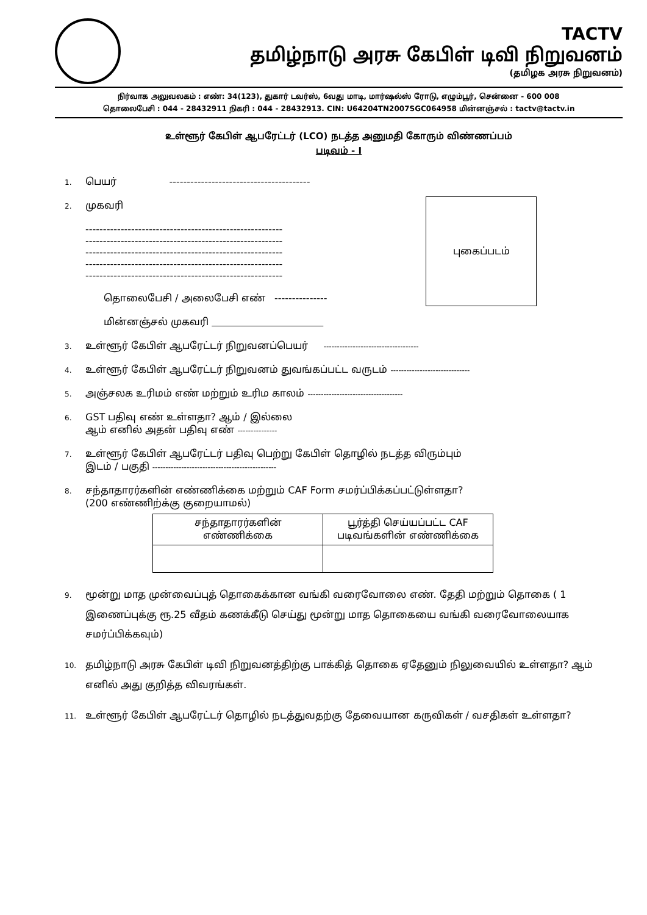TACTV
தமிழ்நாடு அரசு கேபிள் டிவி நிறுவனம்
(தமிழக அரசு நிறுவனம்)
நிர்வாக அலுவலகம் : எண்: 34(123), துகார் டவர்ஸ், 6வது மாடி, மார்ஷல்ஸ் ரோடு, எழும்பூர், சென்னை - 600 008
தொலைபேசி : 044 - 28432911 நிகரி : 044 - 28432913. CIN: U64204TN2007SGC064958 மின்னஞ்சல் : tactv@tactv.in
உள்ளூர் கேபிள் ஆபரேட்டர் (LCO) நடத்த அனுமதி கோரும் விண்ணப்பம்
படிவம் - I
புகைப்படம்
1. பெயர் ----------------------------------------
2. முகவரி
--------------------------------------------------------
--------------------------------------------------------
--------------------------------------------------------
--------------------------------------------------------
--------------------------------------------------------
தொலைபேசி / அலைபேசி எண் ---------------
மின்னஞ்சல் முகவரி
3. உள்ளூர் கேபிள் ஆபரேட்டர் நிறுவனப்பெயர் ------------------------------------
4. உள்ளூர் கேபிள் ஆபரேட்டர் நிறுவனம் துவங்கப்பட்ட வருடம் ------------------------------
5. அஞ்சலக உரிமம் எண் மற்றும் உரிம காலம் ------------------------------------
6. GST பதிவு எண் உள்ளதா? ஆம் / இல்லை
ஆம் எனில் அதன் பதிவு எண் ---------------
7. உள்ளூர் கேபிள் ஆபரேட்டர் பதிவு பெற்று கேபிள் தொழில் நடத்த விரும்பும்
இடம் / பகுதி -----------------------------------------------
8. சந்தாதாரர்களின் எண்ணிக்கை மற்றும் CAF Form சமர்ப்பிக்கப்பட்டுள்ளதா?
(200 எண்ணிற்க்கு குறையாமல்)
| சந்தாதாரர்களின் எண்ணிக்கை | பூர்த்தி செய்யப்பட்ட CAF படிவங்களின் எண்ணிக்கை |
| --- | --- |
9. மூன்று மாத முன்வைப்புத் தொகைக்கான வங்கி வரைவோலை எண். தேதி மற்றும் தொகை ( 1 இணைப்புக்கு ரூ.25 வீதம் கணக்கீடு செய்து மூன்று மாத தொகையை வங்கி வரைவோலையாக சமர்ப்பிக்கவும்)
10. தமிழ்நாடு அரசு கேபிள் டிவி நிறுவனத்திற்கு பாக்கித் தொகை ஏதேனும் நிலுவையில் உள்ளதா? ஆம் எனில் அது குறித்த விவரங்கள்.
11. உள்ளூர் கேபிள் ஆபரேட்டர் தொழில் நடத்துவதற்கு தேவையான கருவிகள் / வசதிகள் உள்ளதா?